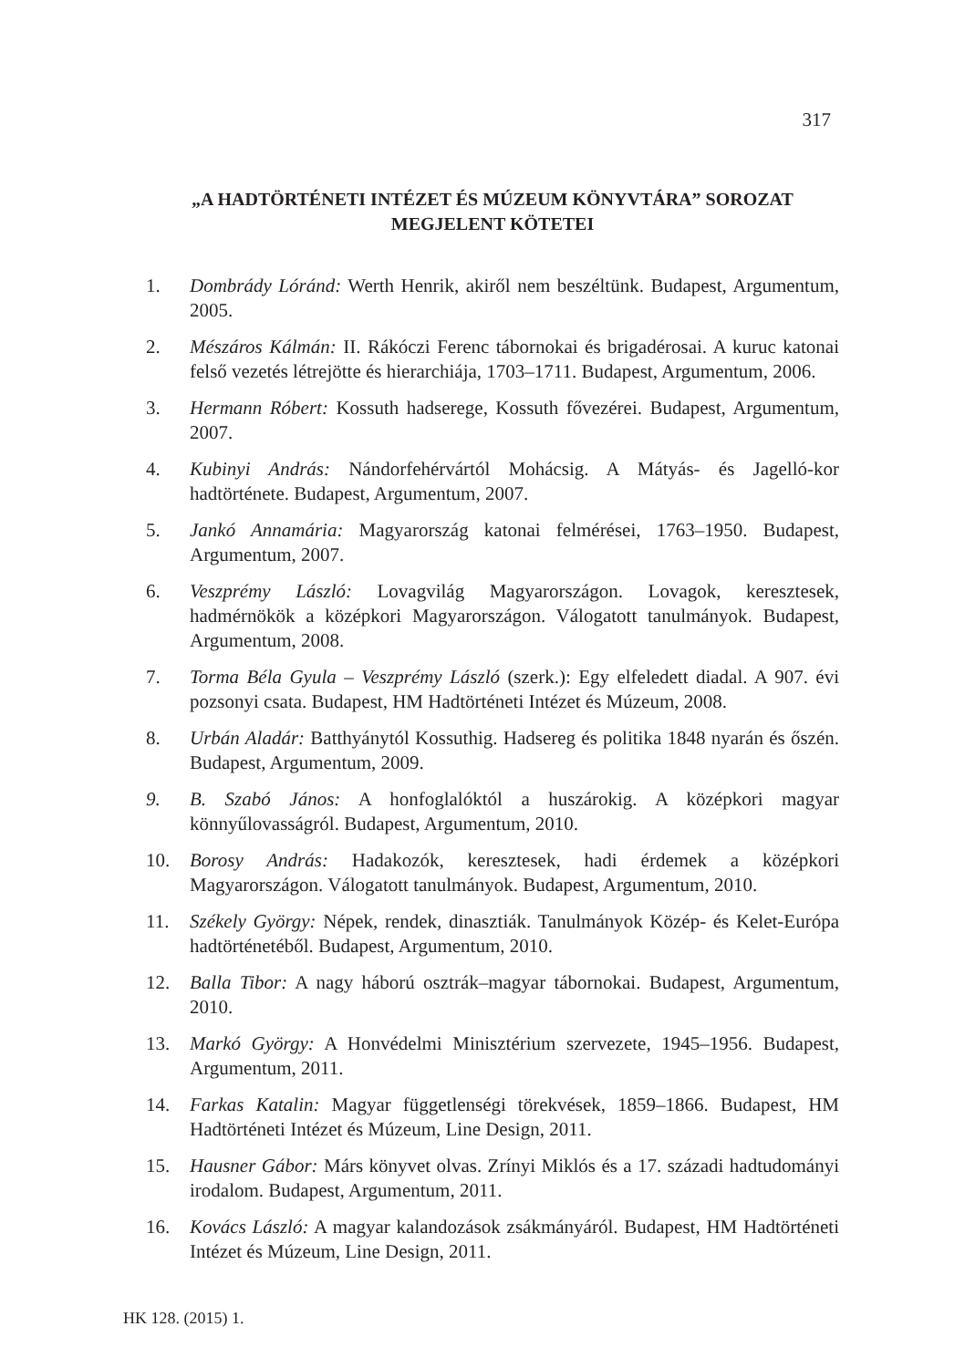317
„A HADTÖRTÉNETI INTÉZET ÉS MÚZEUM KÖNYVTÁRA” SOROZAT MEGJELENT KÖTETEI
1. Dombrády Lóránd: Werth Henrik, akiről nem beszéltünk. Budapest, Argumentum, 2005.
2. Mészáros Kálmán: II. Rákóczi Ferenc tábornokai és brigadérosai. A kuruc katonai felső vezetés létrejötte és hierarchiája, 1703–1711. Budapest, Argumentum, 2006.
3. Hermann Róbert: Kossuth hadserege, Kossuth fővezérei. Budapest, Argumentum, 2007.
4. Kubinyi András: Nándorfehérvártól Mohácsig. A Mátyás- és Jagelló-kor hadtörténete. Budapest, Argumentum, 2007.
5. Jankó Annamária: Magyarország katonai felmérései, 1763–1950. Budapest, Argumentum, 2007.
6. Veszprémy László: Lovagvilág Magyarországon. Lovagok, keresztesek, hadmérnökök a középkori Magyarországon. Válogatott tanulmányok. Budapest, Argumentum, 2008.
7. Torma Béla Gyula – Veszprémy László (szerk.): Egy elfeledett diadal. A 907. évi pozsonyi csata. Budapest, HM Hadtörténeti Intézet és Múzeum, 2008.
8. Urbán Aladár: Batthyánytól Kossuthig. Hadsereg és politika 1848 nyarán és őszén. Budapest, Argumentum, 2009.
9. B. Szabó János: A honfoglalóktól a huszárokig. A középkori magyar könnyűlovasságról. Budapest, Argumentum, 2010.
10. Borosy András: Hadakozók, keresztesek, hadi érdemek a középkori Magyarországon. Válogatott tanulmányok. Budapest, Argumentum, 2010.
11. Székely György: Népek, rendek, dinasztiák. Tanulmányok Közép- és Kelet-Európa hadtörténetéből. Budapest, Argumentum, 2010.
12. Balla Tibor: A nagy háború osztrák–magyar tábornokai. Budapest, Argumentum, 2010.
13. Markó György: A Honvédelmi Minisztérium szervezete, 1945–1956. Budapest, Argumentum, 2011.
14. Farkas Katalin: Magyar függetlenségi törekvések, 1859–1866. Budapest, HM Hadtörténeti Intézet és Múzeum, Line Design, 2011.
15. Hausner Gábor: Márs könyvet olvas. Zrínyi Miklós és a 17. századi hadtudományi irodalom. Budapest, Argumentum, 2011.
16. Kovács László: A magyar kalandozások zsákmányáról. Budapest, HM Hadtörténeti Intézet és Múzeum, Line Design, 2011.
HK 128. (2015) 1.